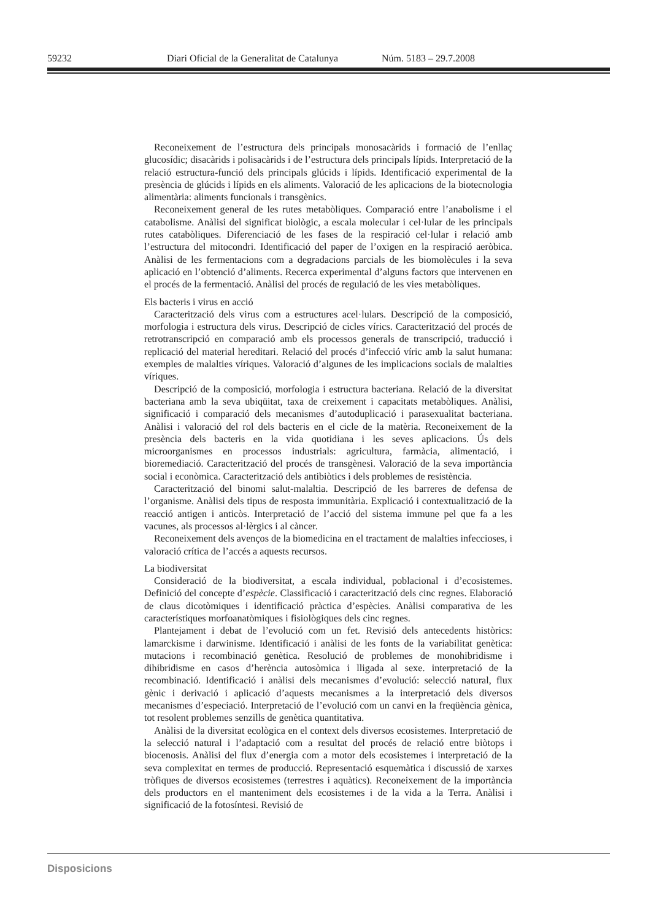59232 Diari Oficial de la Generalitat de Catalunya Núm. 5183 – 29.7.2008
Reconeixement de l’estructura dels principals monosacàrids i formació de l’enllaç glucosídic; disacàrids i polisacàrids i de l’estructura dels principals lípids. Interpretació de la relació estructura-funció dels principals glúcids i lípids. Identificació experimental de la presència de glúcids i lípids en els aliments. Valoració de les aplicacions de la biotecnologia alimentària: aliments funcionals i transgènics.
Reconeixement general de les rutes metabòliques. Comparació entre l’anabolisme i el catabolisme. Anàlisi del significat biològic, a escala molecular i cel·lular de les principals rutes catabòliques. Diferenciació de les fases de la respiració cel·lular i relació amb l’estructura del mitocondri. Identificació del paper de l’oxigen en la respiració aeròbica. Anàlisi de les fermentacions com a degradacions parcials de les biomolècules i la seva aplicació en l’obtenció d’aliments. Recerca experimental d’alguns factors que intervenen en el procés de la fermentació. Anàlisi del procés de regulació de les vies metabòliques.
Els bacteris i virus en acció
Caracterització dels virus com a estructures acel·lulars. Descripció de la composició, morfologia i estructura dels virus. Descripció de cicles vírics. Caracterització del procés de retrotranscripció en comparació amb els processos generals de transcripció, traducció i replicació del material hereditari. Relació del procés d’infecció víric amb la salut humana: exemples de malalties víriques. Valoració d’algunes de les implicacions socials de malalties víriques.
Descripció de la composició, morfologia i estructura bacteriana. Relació de la diversitat bacteriana amb la seva ubiqüitat, taxa de creixement i capacitats metabòliques. Anàlisi, significació i comparació dels mecanismes d’autoduplicació i parasexualitat bacteriana. Anàlisi i valoració del rol dels bacteris en el cicle de la matèria. Reconeixement de la presència dels bacteris en la vida quotidiana i les seves aplicacions. Ús dels microorganismes en processos industrials: agricultura, farmàcia, alimentació, i bioremediació. Caracterització del procés de transgènesi. Valoració de la seva importància social i econòmica. Caracterització dels antibiòtics i dels problemes de resistència.
Caracterització del binomi salut-malaltia. Descripció de les barreres de defensa de l’organisme. Anàlisi dels tipus de resposta immunitària. Explicació i contextualització de la reacció antigen i anticòs. Interpretació de l’acció del sistema immune pel que fa a les vacunes, als processos al·lèrgics i al càncer.
Reconeixement dels avenços de la biomedicina en el tractament de malalties infeccioses, i valoració crítica de l’accés a aquests recursos.
La biodiversitat
Consideració de la biodiversitat, a escala individual, poblacional i d’ecosistemes. Definició del concepte d’espècie. Classificació i caracterització dels cinc regnes. Elaboració de claus dicotòmiques i identificació pràctica d’espècies. Anàlisi comparativa de les característiques morfoanatòmiques i fisiològiques dels cinc regnes.
Plantejament i debat de l’evolució com un fet. Revisió dels antecedents històrics: lamarckisme i darwinisme. Identificació i anàlisi de les fonts de la variabilitat genètica: mutacions i recombinació genètica. Resolució de problemes de monohibridisme i dihibridisme en casos d’herència autosòmica i lligada al sexe. interpretació de la recombinació. Identificació i anàlisi dels mecanismes d’evolució: selecció natural, flux gènic i derivació i aplicació d’aquests mecanismes a la interpretació dels diversos mecanismes d’especiació. Interpretació de l’evolució com un canvi en la freqüència gènica, tot resolent problemes senzills de genètica quantitativa.
Anàlisi de la diversitat ecològica en el context dels diversos ecosistemes. Interpretació de la selecció natural i l’adaptació com a resultat del procés de relació entre biòtops i biocenosis. Anàlisi del flux d’energia com a motor dels ecosistemes i interpretació de la seva complexitat en termes de producció. Representació esquemàtica i discussió de xarxes tròfiques de diversos ecosistemes (terrestres i aquàtics). Reconeixement de la importància dels productors en el manteniment dels ecosistemes i de la vida a la Terra. Anàlisi i significació de la fotosíntesi. Revisió de
Disposicions